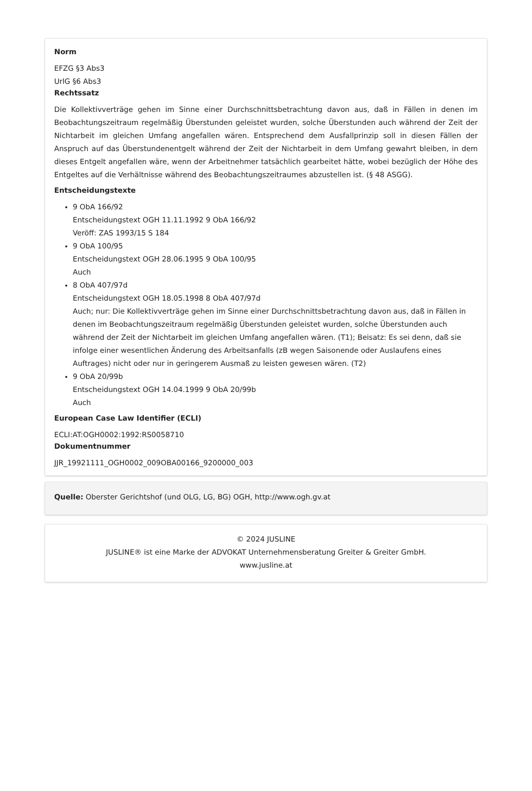Norm
EFZG §3 Abs3
UrlG §6 Abs3
Rechtssatz
Die Kollektivverträge gehen im Sinne einer Durchschnittsbetrachtung davon aus, daß in Fällen in denen im Beobachtungszeitraum regelmäßig Überstunden geleistet wurden, solche Überstunden auch während der Zeit der Nichtarbeit im gleichen Umfang angefallen wären. Entsprechend dem Ausfallprinzip soll in diesen Fällen der Anspruch auf das Überstundenentgelt während der Zeit der Nichtarbeit in dem Umfang gewahrt bleiben, in dem dieses Entgelt angefallen wäre, wenn der Arbeitnehmer tatsächlich gearbeitet hätte, wobei bezüglich der Höhe des Entgeltes auf die Verhältnisse während des Beobachtungszeitraumes abzustellen ist. (§ 48 ASGG).
Entscheidungstexte
9 ObA 166/92
Entscheidungstext OGH 11.11.1992 9 ObA 166/92
Veröff: ZAS 1993/15 S 184
9 ObA 100/95
Entscheidungstext OGH 28.06.1995 9 ObA 100/95
Auch
8 ObA 407/97d
Entscheidungstext OGH 18.05.1998 8 ObA 407/97d
Auch; nur: Die Kollektivverträge gehen im Sinne einer Durchschnittsbetrachtung davon aus, daß in Fällen in denen im Beobachtungszeitraum regelmäßig Überstunden geleistet wurden, solche Überstunden auch während der Zeit der Nichtarbeit im gleichen Umfang angefallen wären. (T1); Beisatz: Es sei denn, daß sie infolge einer wesentlichen Änderung des Arbeitsanfalls (zB wegen Saisonende oder Auslaufens eines Auftrages) nicht oder nur in geringerem Ausmaß zu leisten gewesen wären. (T2)
9 ObA 20/99b
Entscheidungstext OGH 14.04.1999 9 ObA 20/99b
Auch
European Case Law Identifier (ECLI)
ECLI:AT:OGH0002:1992:RS0058710
Dokumentnummer
JJR_19921111_OGH0002_009OBA00166_9200000_003
Quelle: Oberster Gerichtshof (und OLG, LG, BG) OGH, http://www.ogh.gv.at
© 2024 JUSLINE
JUSLINE® ist eine Marke der ADVOKAT Unternehmensberatung Greiter & Greiter GmbH.
www.jusline.at